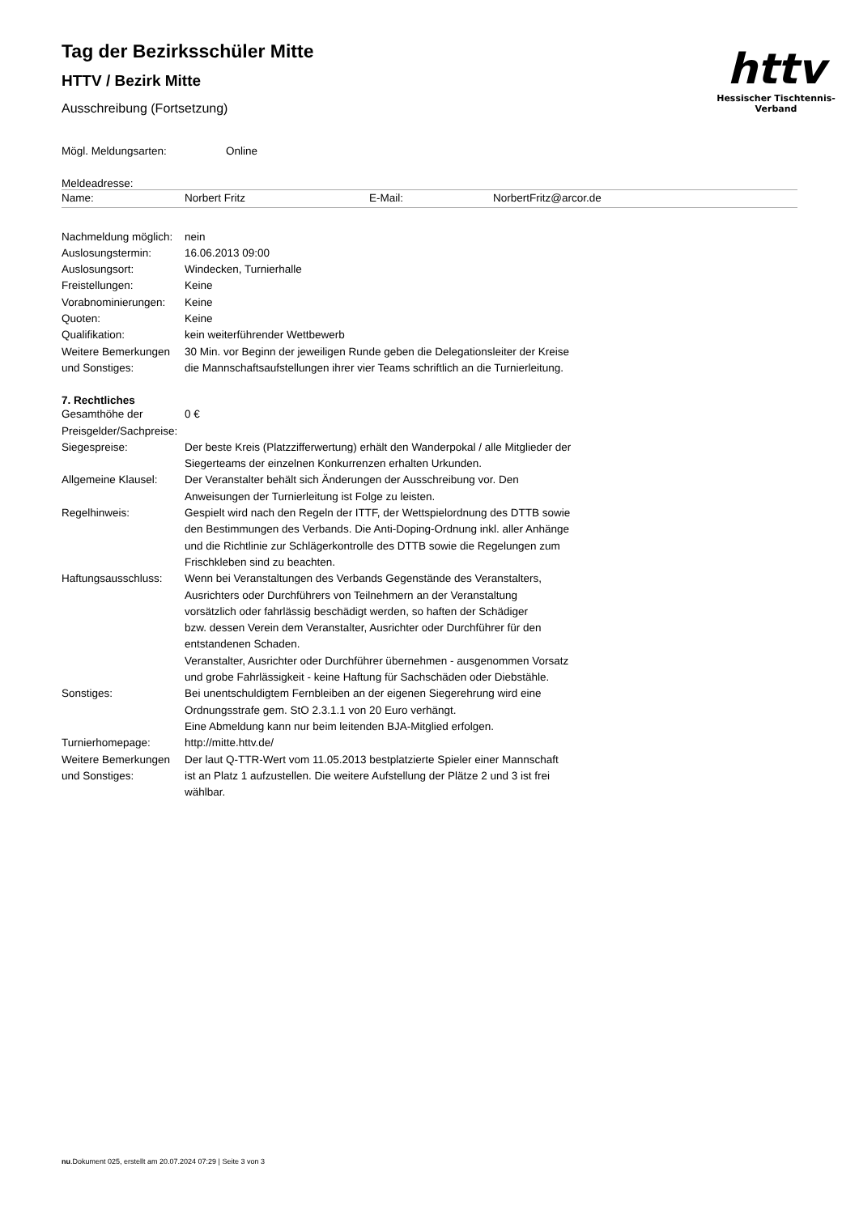httv
Hessischer Tischtennis-Verband
Tag der Bezirksschüler Mitte
HTTV / Bezirk Mitte
Ausschreibung (Fortsetzung)
| Mögl. Meldungsarten: | Online |
Meldeadresse:
| Name: | Norbert Fritz | E-Mail: | NorbertFritz@arcor.de |
| Nachmeldung möglich: | nein |
| Auslosungstermin: | 16.06.2013 09:00 |
| Auslosungsort: | Windecken, Turnierhalle |
| Freistellungen: | Keine |
| Vorabnominierungen: | Keine |
| Quoten: | Keine |
| Qualifikation: | kein weiterführender Wettbewerb |
| Weitere Bemerkungen und Sonstiges: | 30 Min. vor Beginn der jeweiligen Runde geben die Delegationsleiter der Kreise die Mannschaftsaufstellungen ihrer vier Teams schriftlich an die Turnierleitung. |
7. Rechtliches
| Gesamthöhe der Preisgelder/Sachpreise: | 0 € |
| Siegespreise: | Der beste Kreis (Platzzifferwertung) erhält den Wanderpokal / alle Mitglieder der Siegerteams der einzelnen Konkurrenzen erhalten Urkunden. |
| Allgemeine Klausel: | Der Veranstalter behält sich Änderungen der Ausschreibung vor. Den Anweisungen der Turnierleitung ist Folge zu leisten. |
| Regelhinweis: | Gespielt wird nach den Regeln der ITTF, der Wettspielordnung des DTTB sowie den Bestimmungen des Verbands. Die Anti-Doping-Ordnung inkl. aller Anhänge und die Richtlinie zur Schlägerkontrolle des DTTB sowie die Regelungen zum Frischkleben sind zu beachten. |
| Haftungsausschluss: | Wenn bei Veranstaltungen des Verbands Gegenstände des Veranstalters, Ausrichters oder Durchführers von Teilnehmern an der Veranstaltung vorsätzlich oder fahrlässig beschädigt werden, so haften der Schädiger bzw. dessen Verein dem Veranstalter, Ausrichter oder Durchführer für den entstandenen Schaden. Veranstalter, Ausrichter oder Durchführer übernehmen - ausgenommen Vorsatz und grobe Fahrlässigkeit - keine Haftung für Sachschäden oder Diebstähle. |
| Sonstiges: | Bei unentschuldigtem Fernbleiben an der eigenen Siegerehrung wird eine Ordnungsstrafe gem. StO 2.3.1.1 von 20 Euro verhängt. Eine Abmeldung kann nur beim leitenden BJA-Mitglied erfolgen. |
| Turnierhomepage: | http://mitte.httv.de/ |
| Weitere Bemerkungen und Sonstiges: | Der laut Q-TTR-Wert vom 11.05.2013 bestplatzierte Spieler einer Mannschaft ist an Platz 1 aufzustellen. Die weitere Aufstellung der Plätze 2 und 3 ist frei wählbar. |
nu.Dokument 025, erstellt am 20.07.2024 07:29 | Seite 3 von 3